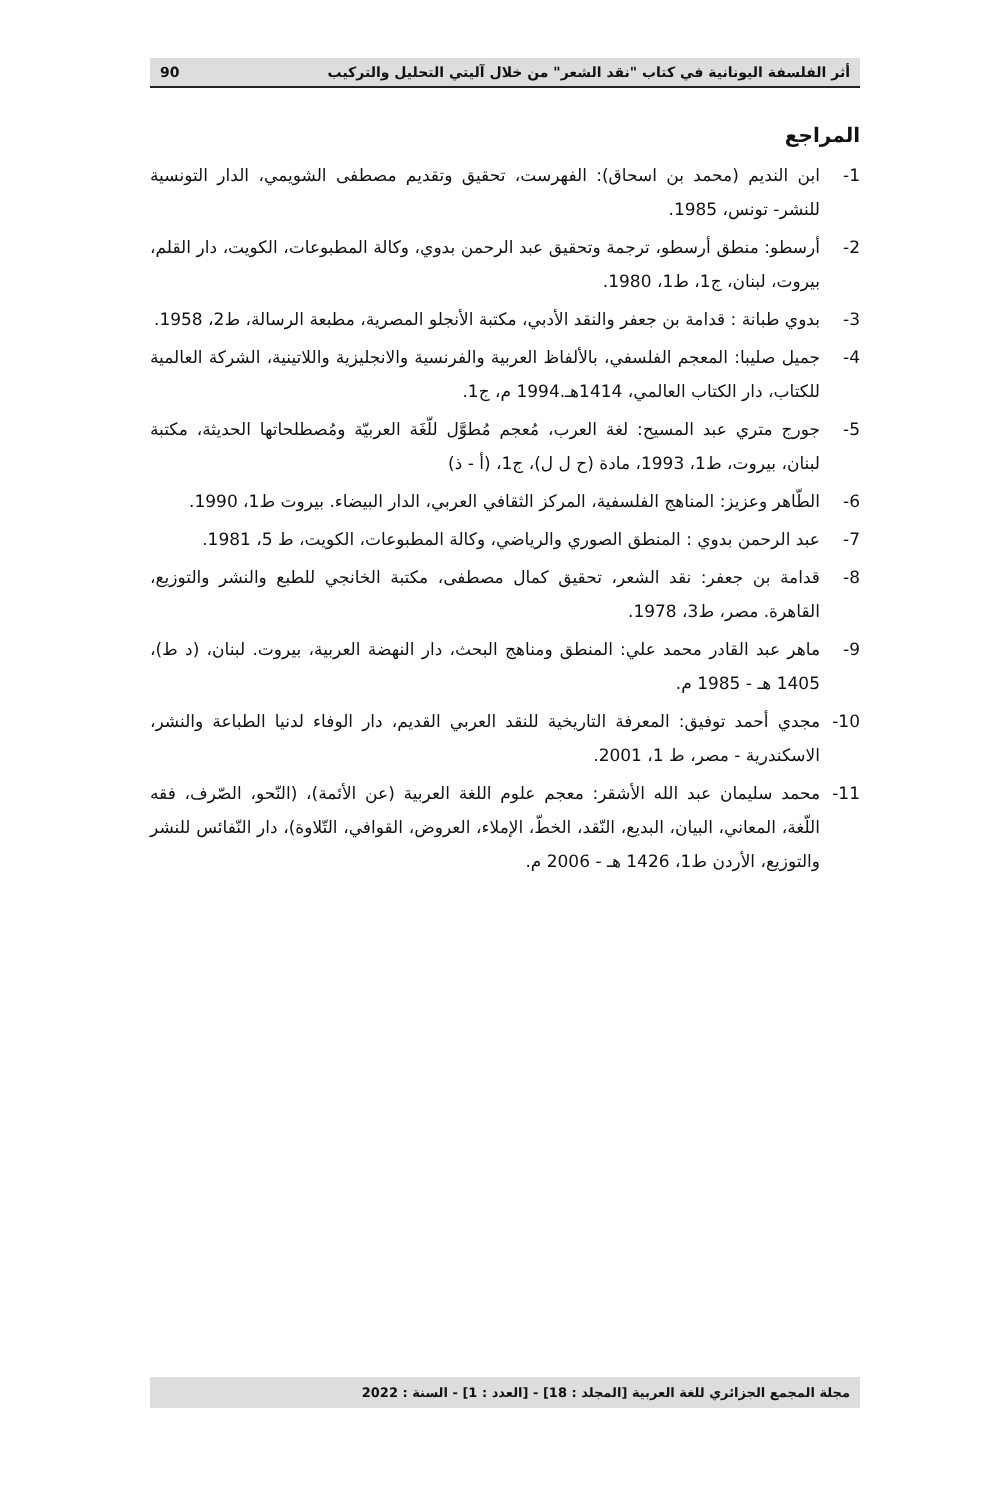أثر الفلسفة اليونانية في كتاب "نقد الشعر" من خلال آليتي التحليل والتركيب 90
المراجع
1- ابن النديم (محمد بن اسحاق): الفهرست، تحقيق وتقديم مصطفى الشويمي، الدار التونسية للنشر- تونس، 1985.
2- أرسطو: منطق أرسطو، ترجمة وتحقيق عبد الرحمن بدوي، وكالة المطبوعات، الكويت، دار القلم، بيروت، لبنان، ج1، ط1، 1980.
3- بدوي طبانة : قدامة بن جعفر والنقد الأدبي، مكتبة الأنجلو المصرية، مطبعة الرسالة، ط2، 1958.
4- جميل صليبا: المعجم الفلسفي، بالألفاظ العربية والفرنسية والانجليزية واللاتينية، الشركة العالمية للكتاب، دار الكتاب العالمي، 1414هـ.1994 م، ج1.
5- جورج متري عبد المسيح: لغة العرب، مُعجم مُطوَّل للّغَة العربيّة ومُصطلحاتها الحديثة، مكتبة لبنان، بيروت، ط1، 1993، مادة (ح ل ل)، ج1، (أ - ذ)
6- الطّاهر وعزيز: المناهج الفلسفية، المركز الثقافي العربي، الدار البيضاء. بيروت ط1، 1990.
7- عبد الرحمن بدوي : المنطق الصوري والرياضي، وكالة المطبوعات، الكويت، ط 5، 1981.
8- قدامة بن جعفر: نقد الشعر، تحقيق كمال مصطفى، مكتبة الخانجي للطبع والنشر والتوزيع، القاهرة. مصر، ط3، 1978.
9- ماهر عبد القادر محمد علي: المنطق ومناهج البحث، دار النهضة العربية، بيروت. لبنان، (د ط)، 1405 هـ - 1985 م.
10- مجدي أحمد توفيق: المعرفة التاريخية للنقد العربي القديم، دار الوفاء لدنيا الطباعة والنشر، الاسكندرية - مصر، ط 1، 2001.
11- محمد سليمان عبد الله الأشقر: معجم علوم اللغة العربية (عن الأئمة)، (النّحو، الصّرف، فقه اللّغة، المعاني، البيان، البديع، النّقد، الخطّ، الإملاء، العروض، القوافي، التّلاوة)، دار النّفائس للنشر والتوزيع، الأردن ط1، 1426 هـ - 2006 م.
مجلة المجمع الجزائري للغة العربية [المجلد : 18] - [العدد : 1] - السنة : 2022